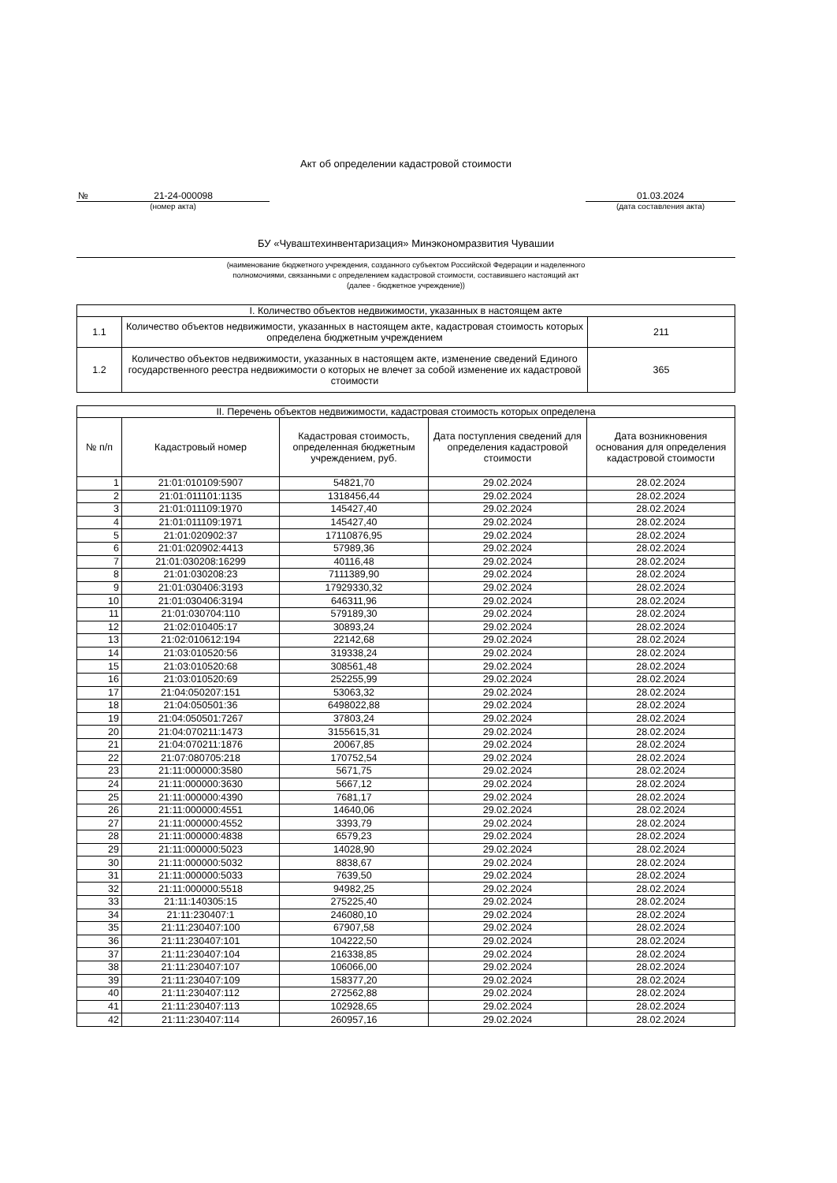Акт об определении кадастровой стоимости
№ 21-24-000098
(номер акта)
01.03.2024
(дата составления акта)
БУ «Чуваштехинвентаризация» Минэкономразвития Чувашии
(наименование бюджетного учреждения, созданного субъектом Российской Федерации и наделенного
полномочиями, связанными с определением кадастровой стоимости, составившего настоящий акт
(далее - бюджетное учреждение))
| I. Количество объектов недвижимости, указанных в настоящем акте | | |
| --- | --- | --- |
| 1.1 | Количество объектов недвижимости, указанных в настоящем акте, кадастровая стоимость которых определена бюджетным учреждением | 211 |
| 1.2 | Количество объектов недвижимости, указанных в настоящем акте, изменение сведений Единого государственного реестра недвижимости о которых не влечет за собой изменение их кадастровой стоимости | 365 |
| II. Перечень объектов недвижимости, кадастровая стоимость которых определена | | | | |
| --- | --- | --- | --- | --- |
| № п/п | Кадастровый номер | Кадастровая стоимость, определенная бюджетным учреждением, руб. | Дата поступления сведений для определения кадастровой стоимости | Дата возникновения основания для определения кадастровой стоимости |
| 1 | 21:01:010109:5907 | 54821,70 | 29.02.2024 | 28.02.2024 |
| 2 | 21:01:011101:1135 | 1318456,44 | 29.02.2024 | 28.02.2024 |
| 3 | 21:01:011109:1970 | 145427,40 | 29.02.2024 | 28.02.2024 |
| 4 | 21:01:011109:1971 | 145427,40 | 29.02.2024 | 28.02.2024 |
| 5 | 21:01:020902:37 | 17110876,95 | 29.02.2024 | 28.02.2024 |
| 6 | 21:01:020902:4413 | 57989,36 | 29.02.2024 | 28.02.2024 |
| 7 | 21:01:030208:16299 | 40116,48 | 29.02.2024 | 28.02.2024 |
| 8 | 21:01:030208:23 | 7111389,90 | 29.02.2024 | 28.02.2024 |
| 9 | 21:01:030406:3193 | 17929330,32 | 29.02.2024 | 28.02.2024 |
| 10 | 21:01:030406:3194 | 646311,96 | 29.02.2024 | 28.02.2024 |
| 11 | 21:01:030704:110 | 579189,30 | 29.02.2024 | 28.02.2024 |
| 12 | 21:02:010405:17 | 30893,24 | 29.02.2024 | 28.02.2024 |
| 13 | 21:02:010612:194 | 22142,68 | 29.02.2024 | 28.02.2024 |
| 14 | 21:03:010520:56 | 319338,24 | 29.02.2024 | 28.02.2024 |
| 15 | 21:03:010520:68 | 308561,48 | 29.02.2024 | 28.02.2024 |
| 16 | 21:03:010520:69 | 252255,99 | 29.02.2024 | 28.02.2024 |
| 17 | 21:04:050207:151 | 53063,32 | 29.02.2024 | 28.02.2024 |
| 18 | 21:04:050501:36 | 6498022,88 | 29.02.2024 | 28.02.2024 |
| 19 | 21:04:050501:7267 | 37803,24 | 29.02.2024 | 28.02.2024 |
| 20 | 21:04:070211:1473 | 3155615,31 | 29.02.2024 | 28.02.2024 |
| 21 | 21:04:070211:1876 | 20067,85 | 29.02.2024 | 28.02.2024 |
| 22 | 21:07:080705:218 | 170752,54 | 29.02.2024 | 28.02.2024 |
| 23 | 21:11:000000:3580 | 5671,75 | 29.02.2024 | 28.02.2024 |
| 24 | 21:11:000000:3630 | 5667,12 | 29.02.2024 | 28.02.2024 |
| 25 | 21:11:000000:4390 | 7681,17 | 29.02.2024 | 28.02.2024 |
| 26 | 21:11:000000:4551 | 14640,06 | 29.02.2024 | 28.02.2024 |
| 27 | 21:11:000000:4552 | 3393,79 | 29.02.2024 | 28.02.2024 |
| 28 | 21:11:000000:4838 | 6579,23 | 29.02.2024 | 28.02.2024 |
| 29 | 21:11:000000:5023 | 14028,90 | 29.02.2024 | 28.02.2024 |
| 30 | 21:11:000000:5032 | 8838,67 | 29.02.2024 | 28.02.2024 |
| 31 | 21:11:000000:5033 | 7639,50 | 29.02.2024 | 28.02.2024 |
| 32 | 21:11:000000:5518 | 94982,25 | 29.02.2024 | 28.02.2024 |
| 33 | 21:11:140305:15 | 275225,40 | 29.02.2024 | 28.02.2024 |
| 34 | 21:11:230407:1 | 246080,10 | 29.02.2024 | 28.02.2024 |
| 35 | 21:11:230407:100 | 67907,58 | 29.02.2024 | 28.02.2024 |
| 36 | 21:11:230407:101 | 104222,50 | 29.02.2024 | 28.02.2024 |
| 37 | 21:11:230407:104 | 216338,85 | 29.02.2024 | 28.02.2024 |
| 38 | 21:11:230407:107 | 106066,00 | 29.02.2024 | 28.02.2024 |
| 39 | 21:11:230407:109 | 158377,20 | 29.02.2024 | 28.02.2024 |
| 40 | 21:11:230407:112 | 272562,88 | 29.02.2024 | 28.02.2024 |
| 41 | 21:11:230407:113 | 102928,65 | 29.02.2024 | 28.02.2024 |
| 42 | 21:11:230407:114 | 260957,16 | 29.02.2024 | 28.02.2024 |